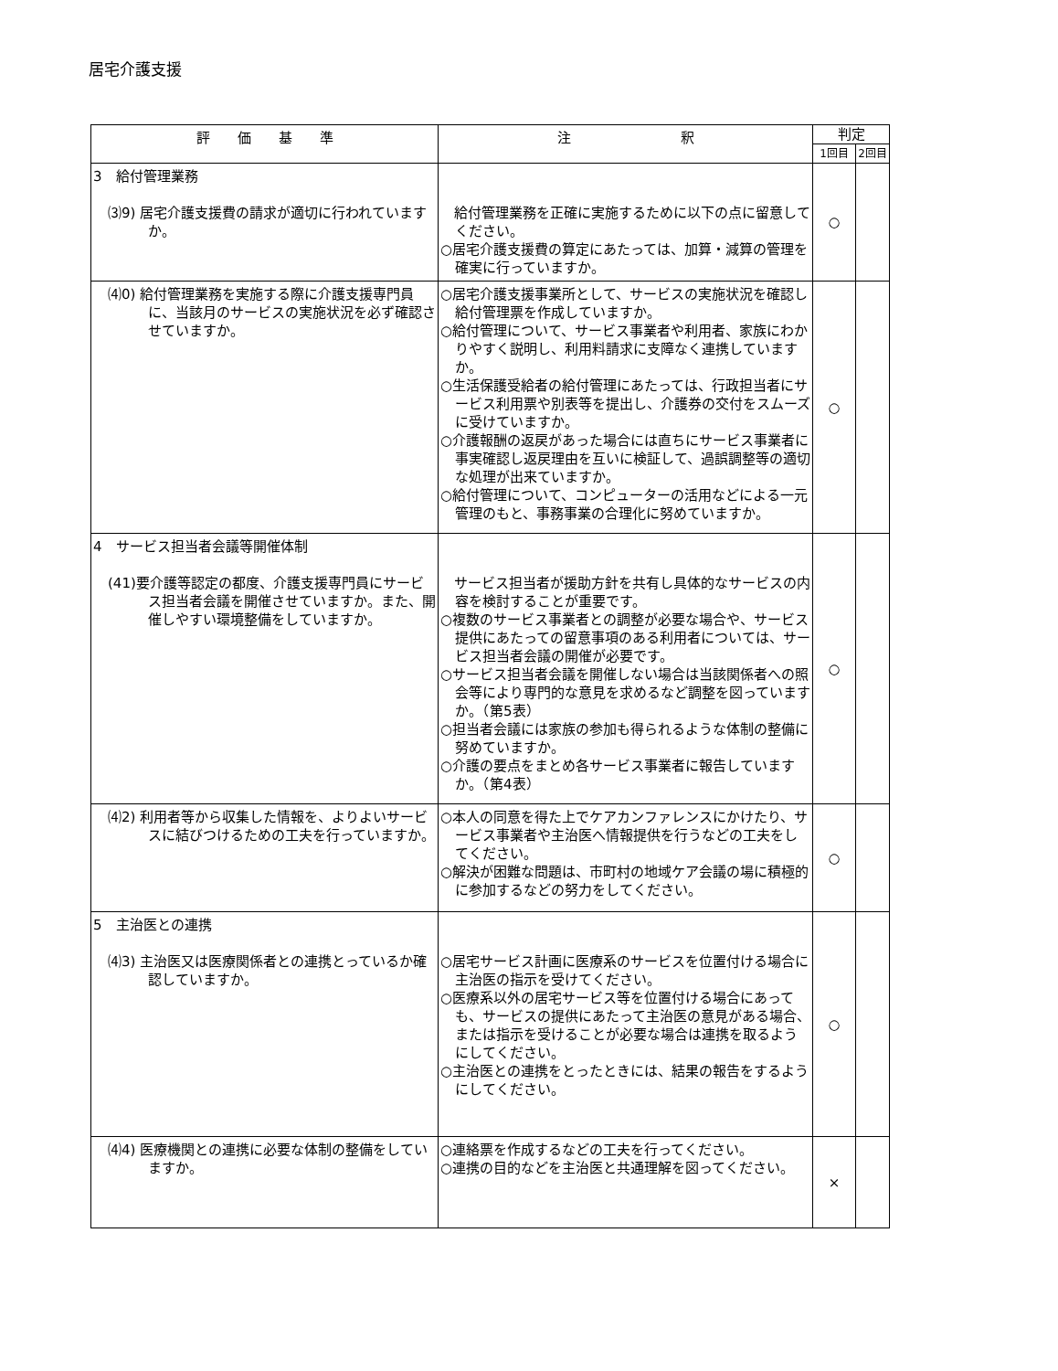居宅介護支援
| 評 価 基 準 | 注 釈 | 判定 | |
| --- | --- | --- | --- |
| | | 1回目 | 2回目 |
| 3 給付管理業務 ⑶9) 居宅介護支援費の請求が適切に行われていますか。 | 給付管理業務を正確に実施するために以下の点に留意してください。 ○居宅介護支援費の算定にあたっては、加算・減算の管理を確実に行っていますか。 | ○ | |
| ⑷0) 給付管理業務を実施する際に介護支援専門員に、当該月のサービスの実施状況を必ず確認させていますか。 | ○居宅介護支援事業所として、サービスの実施状況を確認し給付管理票を作成していますか。 ○給付管理について、サービス事業者や利用者、家族にわかりやすく説明し、利用料請求に支障なく連携していますか。 ○生活保護受給者の給付管理にあたっては、行政担当者にサービス利用票や別表等を提出し、介護券の交付をスムーズに受けていますか。 ○介護報酬の返戻があった場合には直ちにサービス事業者に事実確認し返戻理由を互いに検証して、過誤調整等の適切な処理が出来ていますか。 ○給付管理について、コンピューターの活用などによる一元管理のもと、事務事業の合理化に努めていますか。 | ○ | |
| 4 サービス担当者会議等開催体制 (41)要介護等認定の都度、介護支援専門員にサービス担当者会議を開催させていますか。また、開催しやすい環境整備をしていますか。 | サービス担当者が援助方針を共有し具体的なサービスの内容を検討することが重要です。 ○複数のサービス事業者との調整が必要な場合や、サービス提供にあたっての留意事項のある利用者については、サービス担当者会議の開催が必要です。 ○サービス担当者会議を開催しない場合は当該関係者への照会等により専門的な意見を求めるなど調整を図っていますか。（第5表） ○担当者会議には家族の参加も得られるような体制の整備に努めていますか。 ○介護の要点をまとめ各サービス事業者に報告していますか。（第4表） | ○ | |
| ⑷2) 利用者等から収集した情報を、よりよいサービスに結びつけるための工夫を行っていますか。 | ○本人の同意を得た上でケアカンファレンスにかけたり、サービス事業者や主治医へ情報提供を行うなどの工夫をしてください。 ○解決が困難な問題は、市町村の地域ケア会議の場に積極的に参加するなどの努力をしてください。 | ○ | |
| 5 主治医との連携 ⑷3) 主治医又は医療関係者との連携とっているか確認していますか。 | ○居宅サービス計画に医療系のサービスを位置付ける場合に主治医の指示を受けてください。 ○医療系以外の居宅サービス等を位置付ける場合にあっても、サービスの提供にあたって主治医の意見がある場合、または指示を受けることが必要な場合は連携を取るようにしてください。 ○主治医との連携をとったときには、結果の報告をするようにしてください。 | ○ | |
| ⑷4) 医療機関との連携に必要な体制の整備をしていますか。 | ○連絡票を作成するなどの工夫を行ってください。 ○連携の目的などを主治医と共通理解を図ってください。 | × | |